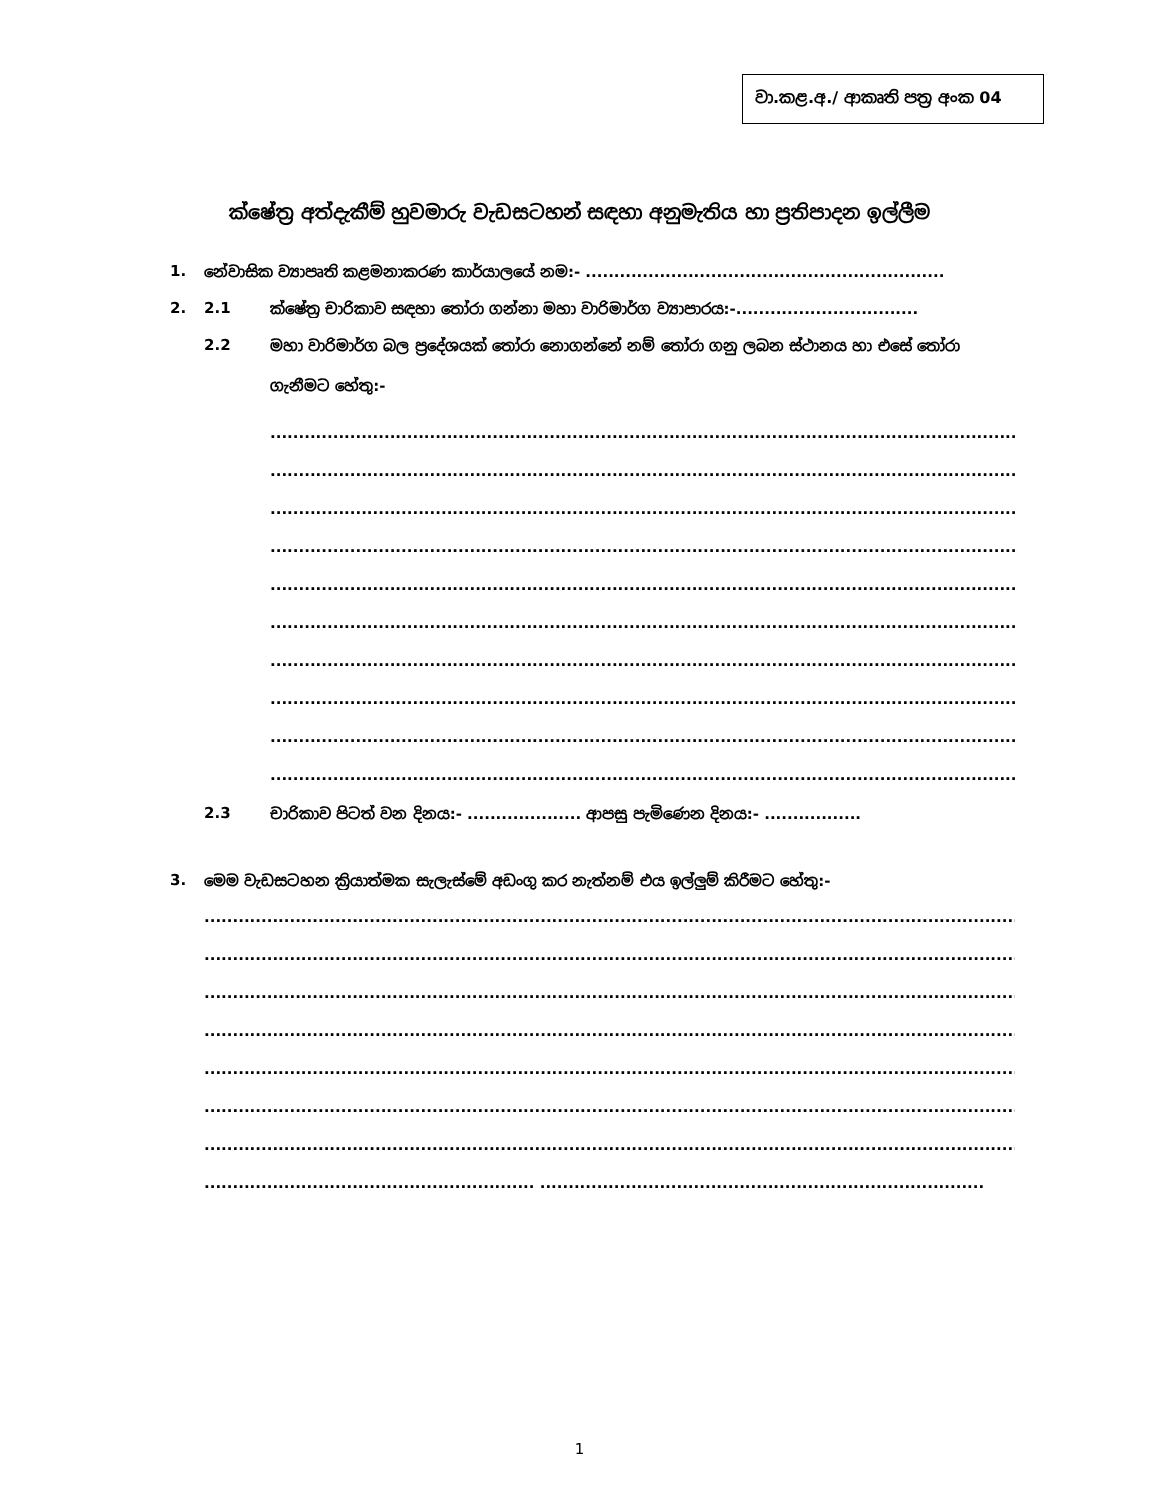වා.කළ.අ./ ආකෘති පත්‍ර අංක 04
ක්ෂේත්‍ර අත්දැකීම් හුවමාරු වැඩසටහන් සඳහා අනුමැතිය හා ප්‍රතිපාදන ඉල්ලීම
1. නේවාසික ව්‍යාපෘති කළමනාකරණ කාර්යාලයේ නම:- ...............................................................
2. 2.1 ක්ෂේත්‍ර චාරිකාව සඳහා තෝරා ගන්නා මහා වාරිමාර්ග ව්‍යාපාරය:-................................
2.2 මහා වාරිමාර්ග බල ප්‍රදේශයක් තෝරා නොගන්නේ නම් තෝරා ගනු ලබන ස්ථානය හා එසේ තෝරා ගැනීමට හේතු:-
........................................................................................................................................
........................................................................................................................................
........................................................................................................................................
........................................................................................................................................
........................................................................................................................................
........................................................................................................................................
........................................................................................................................................
........................................................................................................................................
........................................................................................................................................
........................................................................................................................................
2.3 චාරිකාව පිටත් වන දිනය:- .................... ආපසු පැමිණෙන දිනය:- .................
3. මෙම වැඩසටහන ක්‍රියාත්මක සැලැස්මේ අඩංගු කර නැත්නම් එය ඉල්ලුම් කිරීමට හේතු:-
.......................................................................................................................................................
.......................................................................................................................................................
.......................................................................................................................................................
.......................................................................................................................................................
.......................................................................................................................................................
.......................................................................................................................................................
.......................................................................................................................................................
.......................................................... ..............................................................................
1